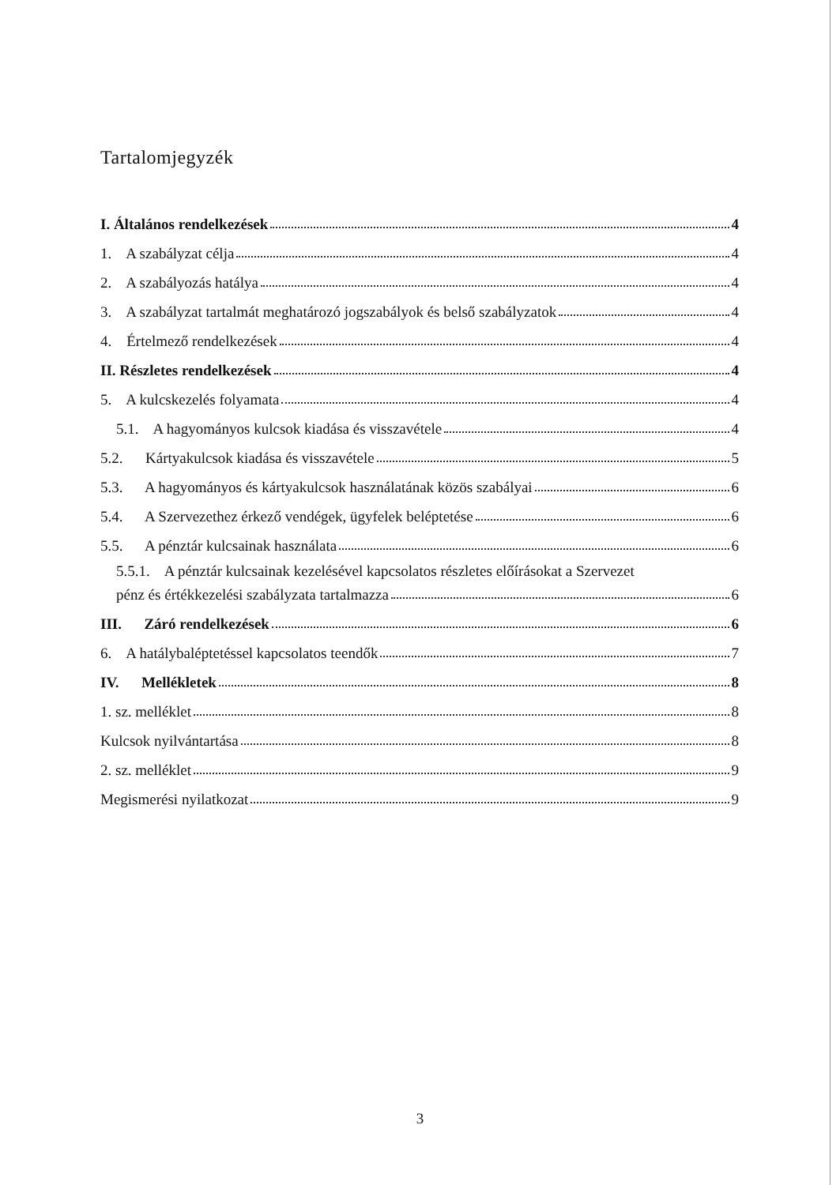Tartalomjegyzék
I. Általános rendelkezések 4
1. A szabályzat célja 4
2. A szabályozás hatálya 4
3. A szabályzat tartalmát meghatározó jogszabályok és belső szabályzatok 4
4. Értelmező rendelkezések 4
II. Részletes rendelkezések 4
5. A kulcskezelés folyamata 4
5.1. A hagyományos kulcsok kiadása és visszavétele 4
5.2. Kártyakulcsok kiadása és visszavétele 5
5.3. A hagyományos és kártyakulcsok használatának közös szabályai 6
5.4. A Szervezethez érkező vendégek, ügyfelek beléptetése 6
5.5. A pénztár kulcsainak használata 6
5.5.1. A pénztár kulcsainak kezelésével kapcsolatos részletes előírásokat a Szervezet
pénz és értékkezelési szabályzata tartalmazza 6
III. Záró rendelkezések 6
6. A hatálybaléptetéssel kapcsolatos teendők 7
IV. Mellékletek 8
1. sz. melléklet 8
Kulcsok nyilvántartása 8
2. sz. melléklet 9
Megismerési nyilatkozat 9
3